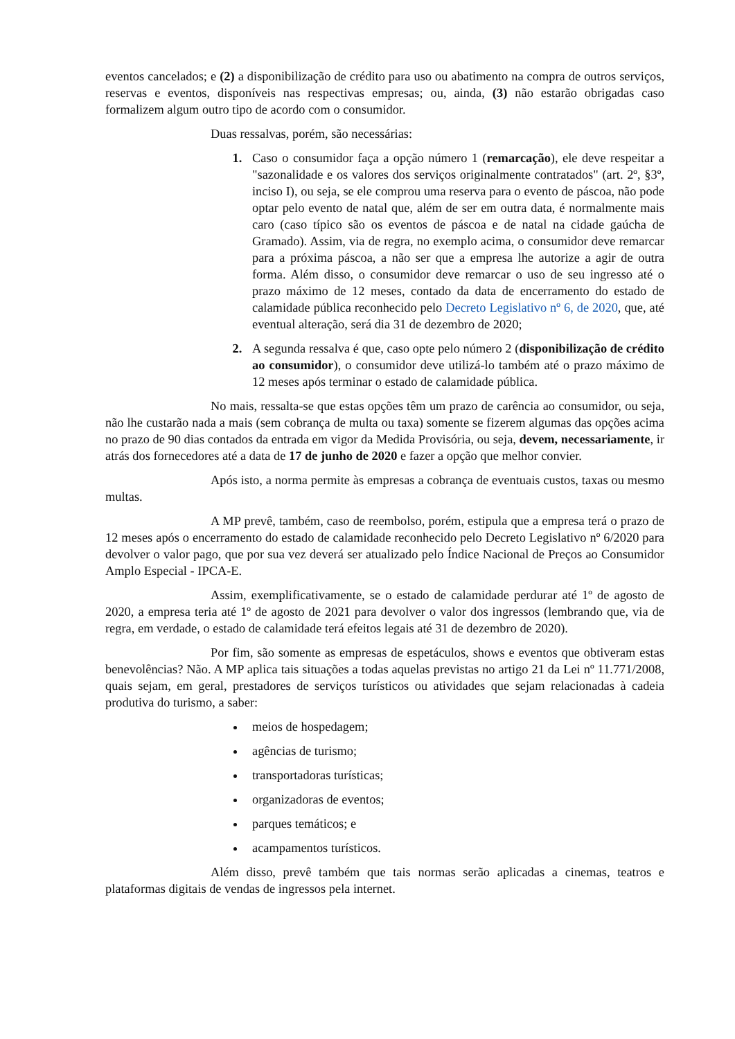eventos cancelados; e (2) a disponibilização de crédito para uso ou abatimento na compra de outros serviços, reservas e eventos, disponíveis nas respectivas empresas; ou, ainda, (3) não estarão obrigadas caso formalizem algum outro tipo de acordo com o consumidor.
Duas ressalvas, porém, são necessárias:
Caso o consumidor faça a opção número 1 (remarcação), ele deve respeitar a "sazonalidade e os valores dos serviços originalmente contratados" (art. 2º, §3º, inciso I), ou seja, se ele comprou uma reserva para o evento de páscoa, não pode optar pelo evento de natal que, além de ser em outra data, é normalmente mais caro (caso típico são os eventos de páscoa e de natal na cidade gaúcha de Gramado). Assim, via de regra, no exemplo acima, o consumidor deve remarcar para a próxima páscoa, a não ser que a empresa lhe autorize a agir de outra forma. Além disso, o consumidor deve remarcar o uso de seu ingresso até o prazo máximo de 12 meses, contado da data de encerramento do estado de calamidade pública reconhecido pelo Decreto Legislativo nº 6, de 2020, que, até eventual alteração, será dia 31 de dezembro de 2020;
A segunda ressalva é que, caso opte pelo número 2 (disponibilização de crédito ao consumidor), o consumidor deve utilizá-lo também até o prazo máximo de 12 meses após terminar o estado de calamidade pública.
No mais, ressalta-se que estas opções têm um prazo de carência ao consumidor, ou seja, não lhe custarão nada a mais (sem cobrança de multa ou taxa) somente se fizerem algumas das opções acima no prazo de 90 dias contados da entrada em vigor da Medida Provisória, ou seja, devem, necessariamente, ir atrás dos fornecedores até a data de 17 de junho de 2020 e fazer a opção que melhor convier.
Após isto, a norma permite às empresas a cobrança de eventuais custos, taxas ou mesmo multas.
A MP prevê, também, caso de reembolso, porém, estipula que a empresa terá o prazo de 12 meses após o encerramento do estado de calamidade reconhecido pelo Decreto Legislativo nº 6/2020 para devolver o valor pago, que por sua vez deverá ser atualizado pelo Índice Nacional de Preços ao Consumidor Amplo Especial - IPCA-E.
Assim, exemplificativamente, se o estado de calamidade perdurar até 1º de agosto de 2020, a empresa teria até 1º de agosto de 2021 para devolver o valor dos ingressos (lembrando que, via de regra, em verdade, o estado de calamidade terá efeitos legais até 31 de dezembro de 2020).
Por fim, são somente as empresas de espetáculos, shows e eventos que obtiveram estas benevolências? Não. A MP aplica tais situações a todas aquelas previstas no artigo 21 da Lei nº 11.771/2008, quais sejam, em geral, prestadores de serviços turísticos ou atividades que sejam relacionadas à cadeia produtiva do turismo, a saber:
meios de hospedagem;
agências de turismo;
transportadoras turísticas;
organizadoras de eventos;
parques temáticos; e
acampamentos turísticos.
Além disso, prevê também que tais normas serão aplicadas a cinemas, teatros e plataformas digitais de vendas de ingressos pela internet.